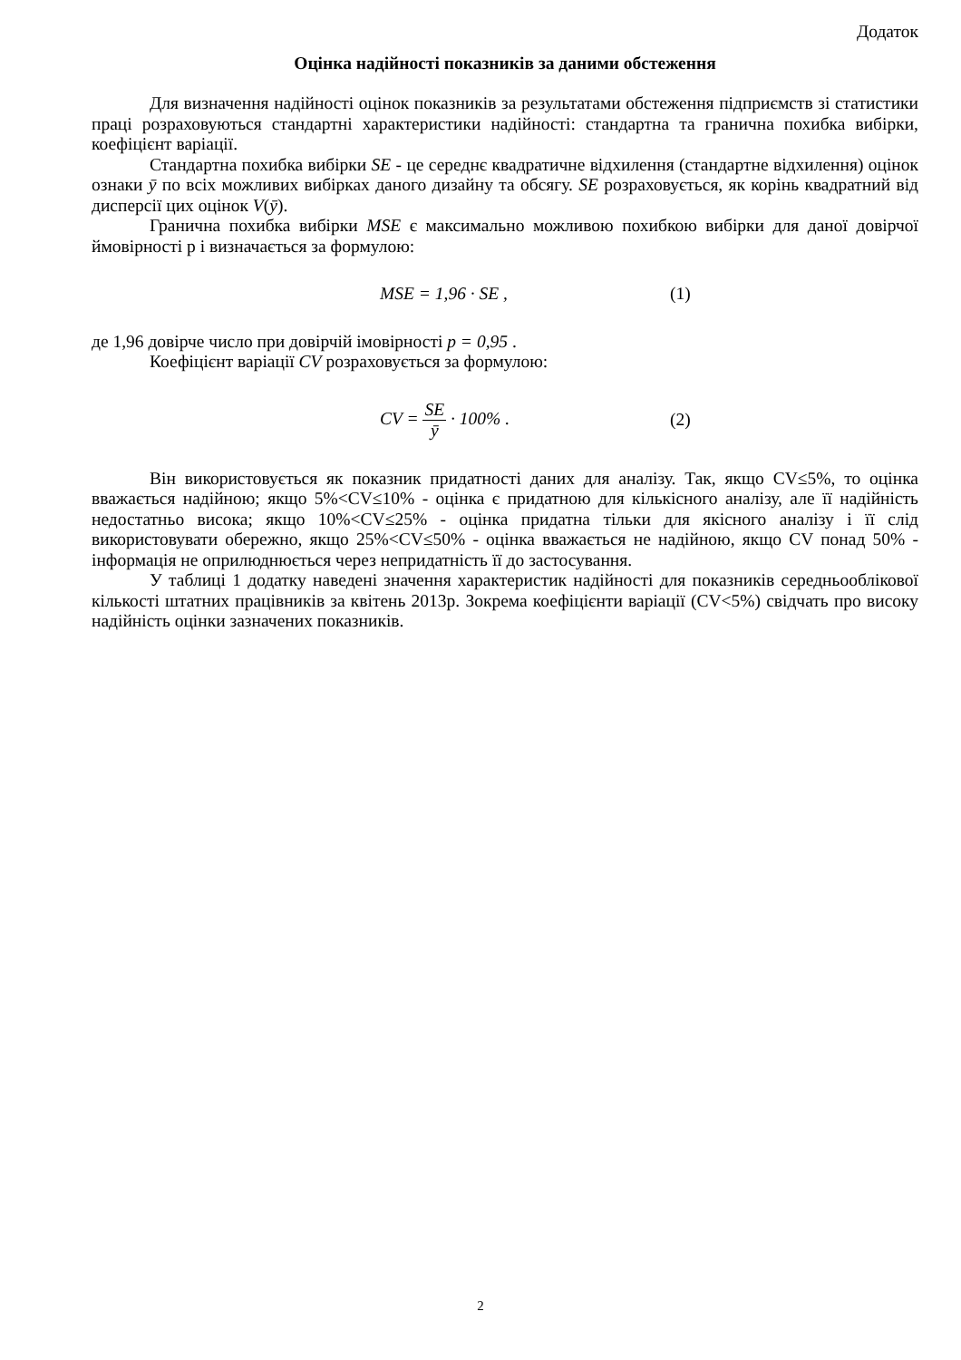Додаток
Оцінка надійності показників за даними обстеження
Для визначення надійності оцінок показників за результатами обстеження підприємств зі статистики праці розраховуються стандартні характеристики надійності: стандартна та гранична похибка вибірки, коефіцієнт варіації.
Стандартна похибка вибірки SE - це середнє квадратичне відхилення (стандартне відхилення) оцінок ознаки ȳ по всіх можливих вибірках даного дизайну та обсягу. SE розраховується, як корінь квадратний від дисперсії цих оцінок V(ȳ).
Гранична похибка вибірки MSE є максимально можливою похибкою вибірки для даної довірчої ймовірності р і визначається за формулою:
MSE = 1,96 · SE , (1)
де 1,96 довірче число при довірчій імовірності p = 0,95 .
Коефіцієнт варіації CV розраховується за формулою:
CV = SE ȳ · 100% . (2)
Він використовується як показник придатності даних для аналізу. Так, якщо CV≤5%, то оцінка вважається надійною; якщо 5%<CV≤10% - оцінка є придатною для кількісного аналізу, але її надійність недостатньо висока; якщо 10%<CV≤25% - оцінка придатна тільки для якісного аналізу і її слід використовувати обережно, якщо 25%<CV≤50% - оцінка вважається не надійною, якщо CV понад 50% - інформація не оприлюднюється через непридатність її до застосування.
У таблиці 1 додатку наведені значення характеристик надійності для показників середньооблікової кількості штатних працівників за квітень 2013р. Зокрема коефіцієнти варіації (CV<5%) свідчать про високу надійність оцінки зазначених показників.
2